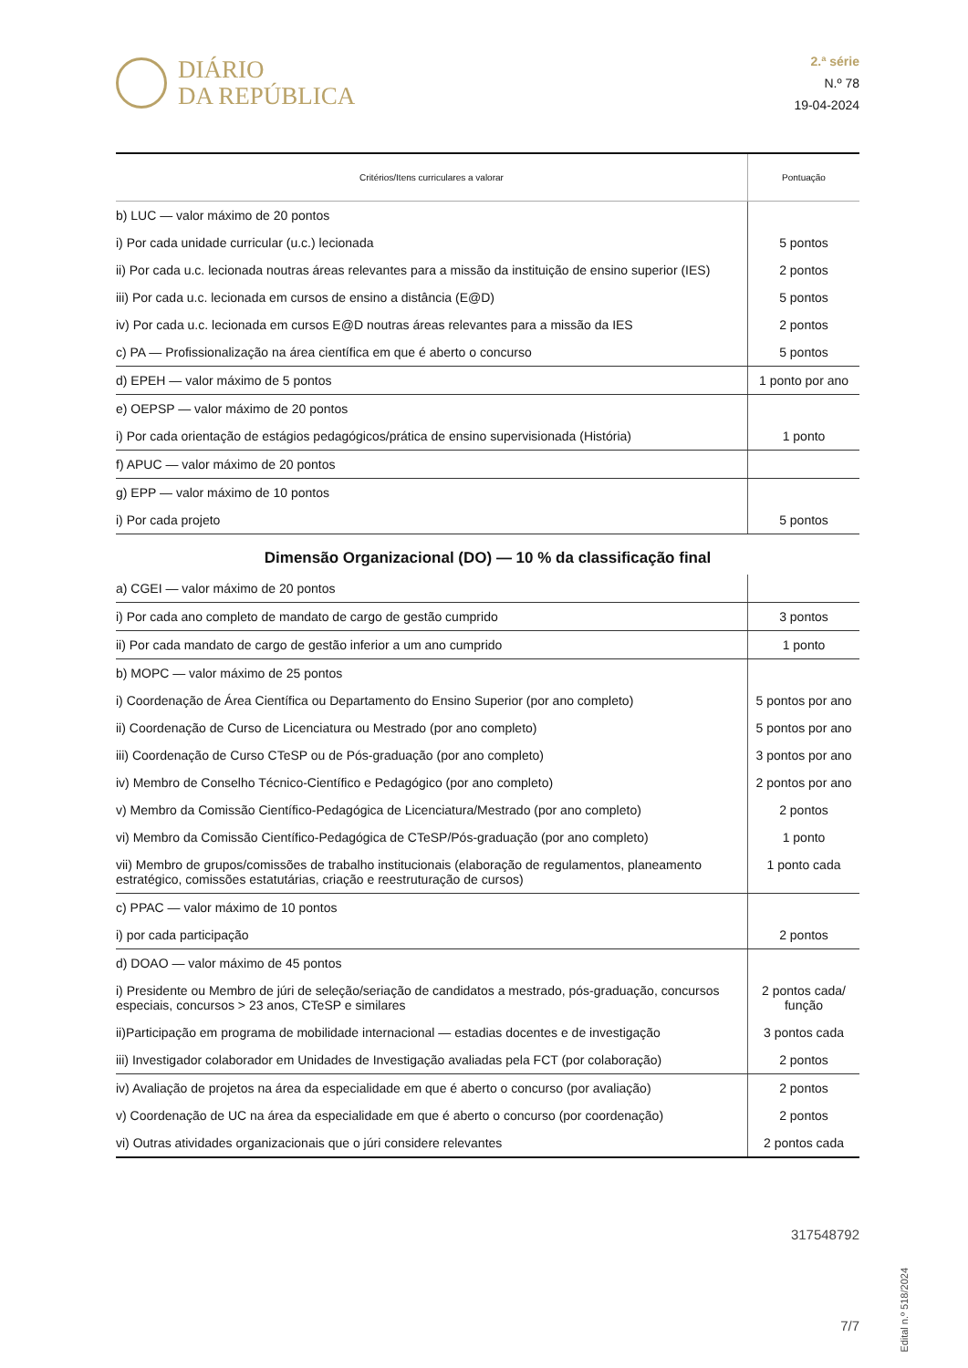DIÁRIO
DA REPÚBLICA
2.ª série
N.º 78
19-04-2024
| Critérios/Itens curriculares a valorar | Pontuação |
| --- | --- |
| b) LUC — valor máximo de 20 pontos | |
| i) Por cada unidade curricular (u.c.) lecionada | 5 pontos |
| ii) Por cada u.c. lecionada noutras áreas relevantes para a missão da instituição de ensino superior (IES) | 2 pontos |
| iii) Por cada u.c. lecionada em cursos de ensino a distância (E@D) | 5 pontos |
| iv) Por cada u.c. lecionada em cursos E@D noutras áreas relevantes para a missão da IES | 2 pontos |
| c) PA — Profissionalização na área científica em que é aberto o concurso | 5 pontos |
| d) EPEH — valor máximo de 5 pontos | 1 ponto por ano |
| e) OEPSP — valor máximo de 20 pontos | |
| i) Por cada orientação de estágios pedagógicos/prática de ensino supervisionada (História) | 1 ponto |
| f) APUC — valor máximo de 20 pontos | |
| g) EPP — valor máximo de 10 pontos | |
| i) Por cada projeto | 5 pontos |
| Dimensão Organizacional (DO) — 10 % da classificação final | |
| a) CGEI — valor máximo de 20 pontos | |
| i) Por cada ano completo de mandato de cargo de gestão cumprido | 3 pontos |
| ii) Por cada mandato de cargo de gestão inferior a um ano cumprido | 1 ponto |
| b) MOPC — valor máximo de 25 pontos | |
| i) Coordenação de Área Científica ou Departamento do Ensino Superior (por ano completo) | 5 pontos por ano |
| ii) Coordenação de Curso de Licenciatura ou Mestrado (por ano completo) | 5 pontos por ano |
| iii) Coordenação de Curso CTeSP ou de Pós-graduação (por ano completo) | 3 pontos por ano |
| iv) Membro de Conselho Técnico-Científico e Pedagógico (por ano completo) | 2 pontos por ano |
| v) Membro da Comissão Científico-Pedagógica de Licenciatura/Mestrado (por ano completo) | 2 pontos |
| vi) Membro da Comissão Científico-Pedagógica de CTeSP/Pós-graduação (por ano completo) | 1 ponto |
| vii) Membro de grupos/comissões de trabalho institucionais (elaboração de regulamentos, planeamento estratégico, comissões estatutárias, criação e reestruturação de cursos) | 1 ponto cada |
| c) PPAC — valor máximo de 10 pontos | |
| i) por cada participação | 2 pontos |
| d) DOAO — valor máximo de 45 pontos | |
| i) Presidente ou Membro de júri de seleção/seriação de candidatos a mestrado, pós-graduação, concursos especiais, concursos > 23 anos, CTeSP e similares | 2 pontos cada/ função |
| ii)Participação em programa de mobilidade internacional — estadias docentes e de investigação | 3 pontos cada |
| iii) Investigador colaborador em Unidades de Investigação avaliadas pela FCT (por colaboração) | 2 pontos |
| iv) Avaliação de projetos na área da especialidade em que é aberto o concurso (por avaliação) | 2 pontos |
| v) Coordenação de UC na área da especialidade em que é aberto o concurso (por coordenação) | 2 pontos |
| vi) Outras atividades organizacionais que o júri considere relevantes | 2 pontos cada |
317548792
Edital n.º 518/2024
7/7